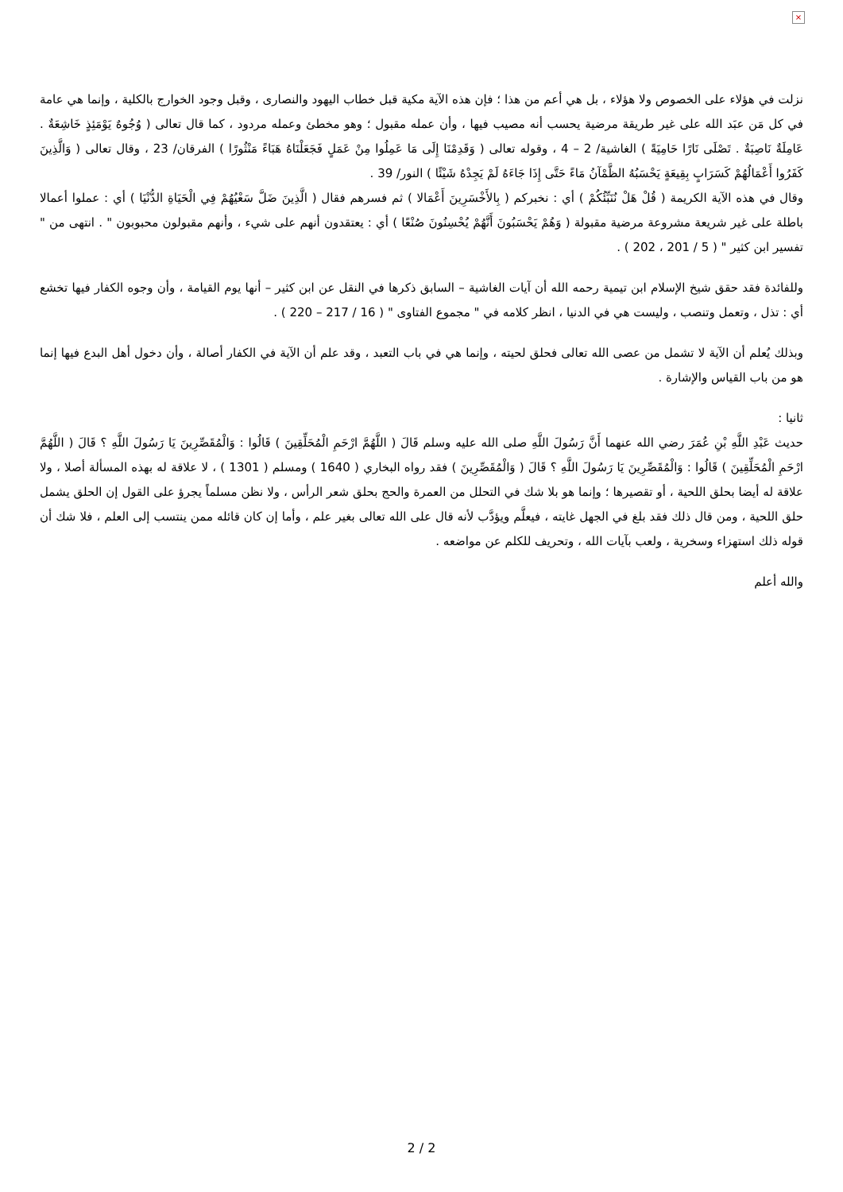×
نزلت في هؤلاء على الخصوص ولا هؤلاء ، بل هي أعم من هذا ؛ فإن هذه الآية مكية قبل خطاب اليهود والنصارى ، وقبل وجود الخوارج بالكلية ، وإنما هي عامة في كل مَن عبَد الله على غير طريقة مرضية يحسب أنه مصيب فيها ، وأن عمله مقبول ؛ وهو مخطئ وعمله مردود ، كما قال تعالى ( وُجُوهٌ يَوْمَئِذٍ خَاشِعَةٌ . عَامِلَةٌ نَاصِبَةٌ . تَصْلَى نَارًا حَامِيَةً ) الغاشية/ 2 – 4 ، وقوله تعالى ( وَقَدِمْنَا إِلَى مَا عَمِلُوا مِنْ عَمَلٍ فَجَعَلْنَاهُ هَبَاءً مَنْثُورًا ) الفرقان/ 23 ، وقال تعالى ( وَالَّذِينَ كَفَرُوا أَعْمَالُهُمْ كَسَرَابٍ بِقِيعَةٍ يَحْسَبُهُ الظَّمْآنُ مَاءً حَتَّى إِذَا جَاءَهُ لَمْ يَجِدْهُ شَيْئًا ) النور/ 39 .
وقال في هذه الآية الكريمة ( قُلْ هَلْ نُنَبِّئُكُمْ ) أي : نخبركم ( بِالأَخْسَرِينَ أَعْمَالا ) ثم فسرهم فقال ( الَّذِينَ ضَلَّ سَعْيُهُمْ فِي الْحَيَاةِ الدُّنْيَا ) أي : عملوا أعمالا باطلة على غير شريعة مشروعة مرضية مقبولة ( وَهُمْ يَحْسَبُونَ أَنَّهُمْ يُحْسِنُونَ صُنْعًا ) أي : يعتقدون أنهم على شيء ، وأنهم مقبولون محبوبون " . انتهى من " تفسير ابن كثير " ( 5 / 201 ، 202 ) .
وللفائدة فقد حقق شيخ الإسلام ابن تيمية رحمه الله أن آيات الغاشية – السابق ذكرها في النقل عن ابن كثير – أنها يوم القيامة ، وأن وجوه الكفار فيها تخشع أي : تذل ، وتعمل وتنصب ، وليست هي في الدنيا ، انظر كلامه في " مجموع الفتاوى " ( 16 / 217 – 220 ) .
وبذلك يُعلم أن الآية لا تشمل من عصى الله تعالى فحلق لحيته ، وإنما هي في باب التعبد ، وقد علم أن الآية في الكفار أصالة ، وأن دخول أهل البدع فيها إنما هو من باب القياس والإشارة .
ثانيا :
حديث عَبْدِ اللَّهِ بْنِ عُمَرَ رضي الله عنهما أَنَّ رَسُولَ اللَّهِ صلى الله عليه وسلم قَالَ ( اللَّهُمَّ ارْحَمِ الْمُحَلِّقِينَ ) قَالُوا : وَالْمُقَصِّرِينَ يَا رَسُولَ اللَّهِ ؟ قَالَ ( اللَّهُمَّ ارْحَمِ الْمُحَلِّقِينَ ) قَالُوا : وَالْمُقَصِّرِينَ يَا رَسُولَ اللَّهِ ؟ قَالَ ( وَالْمُقَصِّرِينَ ) فقد رواه البخاري ( 1640 ) ومسلم ( 1301 ) ، لا علاقة له بهذه المسألة أصلا ، ولا علاقة له أيضا بحلق اللحية ، أو تقصيرها ؛ وإنما هو بلا شك في التحلل من العمرة والحج بحلق شعر الرأس ، ولا نظن مسلماً يجرؤ على القول إن الحلق يشمل حلق اللحية ، ومن قال ذلك فقد بلغ في الجهل غايته ، فيعلَّم ويؤدَّب لأنه قال على الله تعالى بغير علم ، وأما إن كان قائله ممن ينتسب إلى العلم ، فلا شك أن قوله ذلك استهزاء وسخرية ، ولعب بآيات الله ، وتحريف للكلم عن مواضعه .
والله أعلم
2 / 2